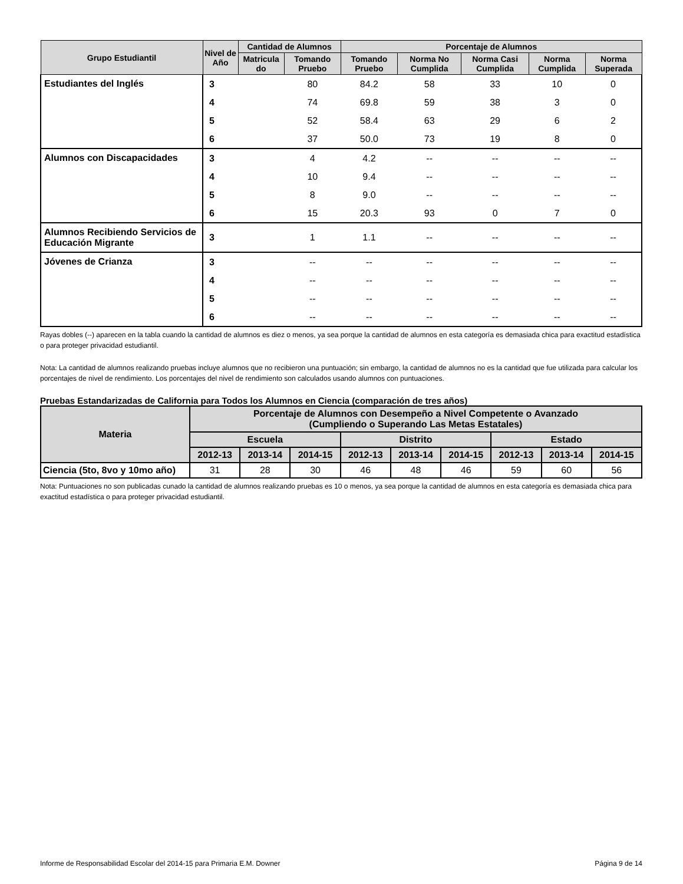| Grupo Estudiantil | Nivel de Año | Cantidad de Alumnos | | Porcentaje de Alumnos | | | | |
| --- | --- | --- | --- | --- | --- | --- | --- | --- |
| | | Matricula do | Tomando Pruebo | Tomando Pruebo | Norma No Cumplida | Norma Casi Cumplida | Norma Cumplida | Norma Superada |
| Estudiantes del Inglés | 3 | | 80 | 84.2 | 58 | 33 | 10 | 0 |
| | 4 | | 74 | 69.8 | 59 | 38 | 3 | 0 |
| | 5 | | 52 | 58.4 | 63 | 29 | 6 | 2 |
| | 6 | | 37 | 50.0 | 73 | 19 | 8 | 0 |
| Alumnos con Discapacidades | 3 | | 4 | 4.2 | -- | -- | -- | -- |
| | 4 | | 10 | 9.4 | -- | -- | -- | -- |
| | 5 | | 8 | 9.0 | -- | -- | -- | -- |
| | 6 | | 15 | 20.3 | 93 | 0 | 7 | 0 |
| Alumnos Recibiendo Servicios de Educación Migrante | 3 | | 1 | 1.1 | -- | -- | -- | -- |
| Jóvenes de Crianza | 3 | | -- | -- | -- | -- | -- | -- |
| | 4 | | -- | -- | -- | -- | -- | -- |
| | 5 | | -- | -- | -- | -- | -- | -- |
| | 6 | | -- | -- | -- | -- | -- | -- |
Rayas dobles (--) aparecen en la tabla cuando la cantidad de alumnos es diez o menos, ya sea porque la cantidad de alumnos en esta categoría es demasiada chica para exactitud estadística o para proteger privacidad estudiantil.
Nota: La cantidad de alumnos realizando pruebas incluye alumnos que no recibieron una puntuación; sin embargo, la cantidad de alumnos no es la cantidad que fue utilizada para calcular los porcentajes de nivel de rendimiento. Los porcentajes del nivel de rendimiento son calculados usando alumnos con puntuaciones.
Pruebas Estandarizadas de California para Todos los Alumnos en Ciencia (comparación de tres años)
| Materia | Porcentaje de Alumnos con Desempeño a Nivel Competente o Avanzado (Cumpliendo o Superando Las Metas Estatales) | | | | | | | | |
| --- | --- | --- | --- | --- | --- | --- | --- | --- | --- |
| | Escuela | | | Distrito | | | Estado | | |
| | 2012-13 | 2013-14 | 2014-15 | 2012-13 | 2013-14 | 2014-15 | 2012-13 | 2013-14 | 2014-15 |
| Ciencia (5to, 8vo y 10mo año) | 31 | 28 | 30 | 46 | 48 | 46 | 59 | 60 | 56 |
Nota: Puntuaciones no son publicadas cunado la cantidad de alumnos realizando pruebas es 10 o menos, ya sea porque la cantidad de alumnos en esta categoría es demasiada chica para exactitud estadística o para proteger privacidad estudiantil.
Informe de Responsabilidad Escolar del 2014-15 para Primaria E.M. Downer Página 9 de 14